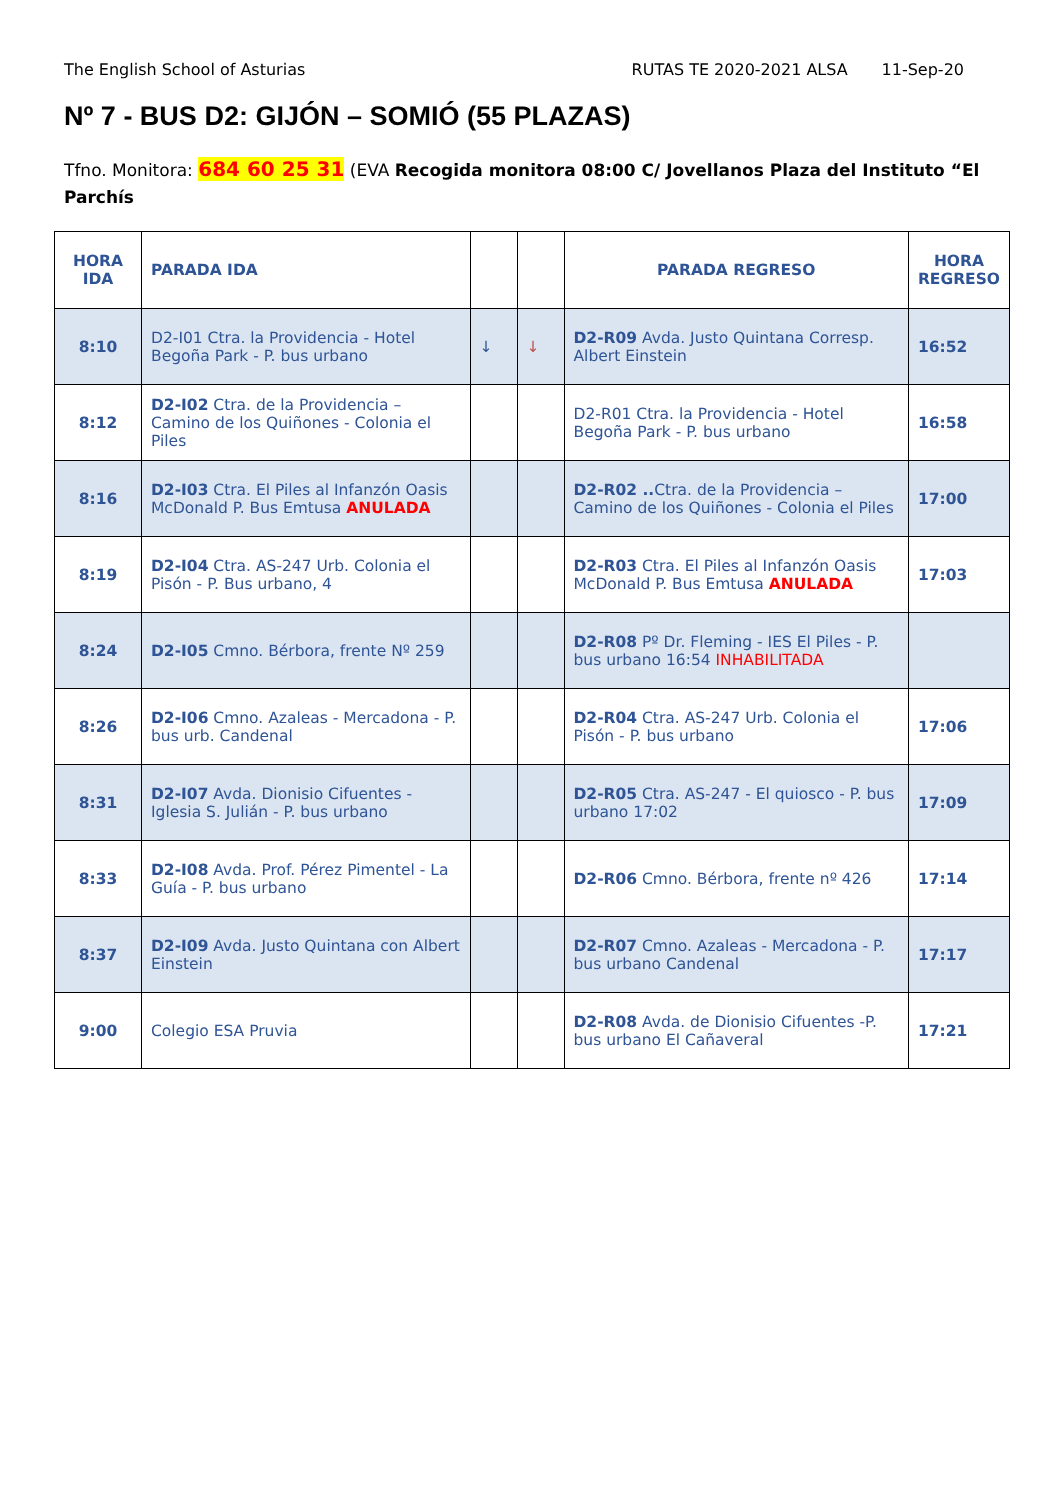The English School of Asturias RUTAS TE 2020-2021 ALSA 11-Sep-20
Nº 7 - BUS D2: GIJÓN – SOMIÓ (55 PLAZAS)
Tfno. Monitora: 684 60 25 31 (EVA Recogida monitora 08:00 C/ Jovellanos Plaza del Instituto “El Parchís
| HORA IDA | PARADA IDA | | | PARADA REGRESO | HORA REGRESO |
| --- | --- | --- | --- | --- | --- |
| 8:10 | D2-I01 Ctra. la Providencia - Hotel Begoña Park - P. bus urbano | ↓ | ↓ | D2-R09 Avda. Justo Quintana Corresp. Albert Einstein | 16:52 |
| 8:12 | D2-I02 Ctra. de la Providencia – Camino de los Quiñones - Colonia el Piles | | | D2-R01 Ctra. la Providencia - Hotel Begoña Park - P. bus urbano | 16:58 |
| 8:16 | D2-I03 Ctra. El Piles al Infanzón Oasis McDonald P. Bus Emtusa ANULADA | | | D2-R02 .. Ctra. de la Providencia – Camino de los Quiñones - Colonia el Piles | 17:00 |
| 8:19 | D2-I04 Ctra. AS-247 Urb. Colonia el Pisón - P. Bus urbano, 4 | | | D2-R03 Ctra. El Piles al Infanzón Oasis McDonald P. Bus Emtusa ANULADA | 17:03 |
| 8:24 | D2-I05 Cmno. Bérbora, frente Nº 259 | | | D2-R08 Pº Dr. Fleming - IES El Piles - P. bus urbano 16:54 INHABILITADA | |
| 8:26 | D2-I06 Cmno. Azaleas - Mercadona - P. bus urb. Candenal | | | D2-R04 Ctra. AS-247 Urb. Colonia el Pisón - P. bus urbano | 17:06 |
| 8:31 | D2-I07 Avda. Dionisio Cifuentes - Iglesia S. Julián - P. bus urbano | | | D2-R05 Ctra. AS-247 - El quiosco - P. bus urbano 17:02 | 17:09 |
| 8:33 | D2-I08 Avda. Prof. Pérez Pimentel - La Guía - P. bus urbano | | | D2-R06 Cmno. Bérbora, frente nº 426 | 17:14 |
| 8:37 | D2-I09 Avda. Justo Quintana con Albert Einstein | | | D2-R07 Cmno. Azaleas - Mercadona - P. bus urbano Candenal | 17:17 |
| 9:00 | Colegio ESA Pruvia | | | D2-R08 Avda. de Dionisio Cifuentes -P. bus urbano El Cañaveral | 17:21 |